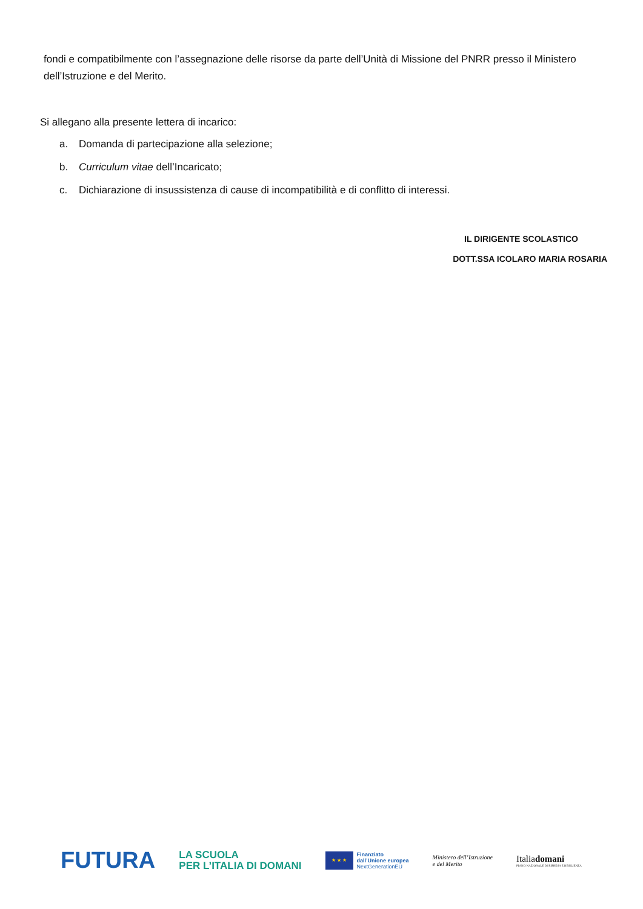fondi e compatibilmente con l’assegnazione delle risorse da parte dell’Unità di Missione del PNRR presso il Ministero dell’Istruzione e del Merito.
Si allegano alla presente lettera di incarico:
a. Domanda di partecipazione alla selezione;
b. Curriculum vitae dell’Incaricato;
c. Dichiarazione di insussistenza di cause di incompatibilità e di conflitto di interessi.
IL DIRIGENTE SCOLASTICO
DOTT.SSA ICOLARO MARIA ROSARIA
FUTURA
LA SCUOLA
PER L’ITALIA DI DOMANI
★ ★ ★
Finanziato
dall’Unione europea
NextGenerationEU
Ministero dell’Istruzione
e del Merito
Italiadomani
PIANO NAZIONALE DI RIPRESA E RESILIENZA